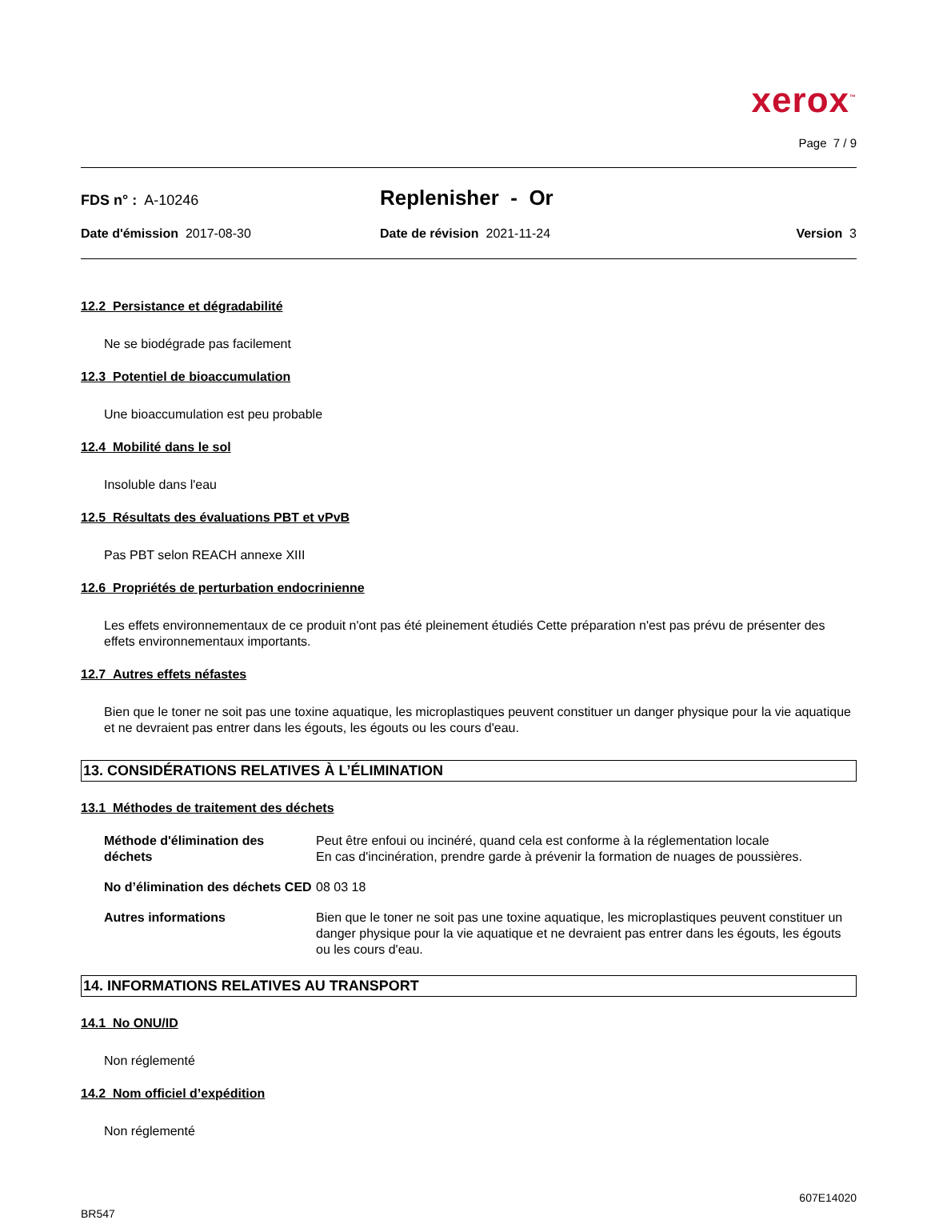xerox<sup>™</sup>
Page 7 / 9
FDS n° : A-10246
Replenisher - Or
Date d'émission 2017-08-30 Date de révision 2021-11-24 Version 3
12.2 Persistance et dégradabilité
Ne se biodégrade pas facilement
12.3 Potentiel de bioaccumulation
Une bioaccumulation est peu probable
12.4 Mobilité dans le sol
Insoluble dans l'eau
12.5 Résultats des évaluations PBT et vPvB
Pas PBT selon REACH annexe XIII
12.6 Propriétés de perturbation endocrinienne
Les effets environnementaux de ce produit n'ont pas été pleinement étudiés Cette préparation n'est pas prévu de présenter des effets environnementaux importants.
12.7 Autres effets néfastes
Bien que le toner ne soit pas une toxine aquatique, les microplastiques peuvent constituer un danger physique pour la vie aquatique et ne devraient pas entrer dans les égouts, les égouts ou les cours d'eau.
13. CONSIDÉRATIONS RELATIVES À L’ÉLIMINATION
13.1 Méthodes de traitement des déchets
| Méthode d'élimination des déchets | Peut être enfoui ou incinéré, quand cela est conforme à la réglementation locale En cas d'incinération, prendre garde à prévenir la formation de nuages de poussières. |
| No d’élimination des déchets CED | 08 03 18 |
| Autres informations | Bien que le toner ne soit pas une toxine aquatique, les microplastiques peuvent constituer un danger physique pour la vie aquatique et ne devraient pas entrer dans les égouts, les égouts ou les cours d'eau. |
14. INFORMATIONS RELATIVES AU TRANSPORT
14.1 No ONU/ID
Non réglementé
14.2 Nom officiel d’expédition
Non réglementé
607E14020
BR547